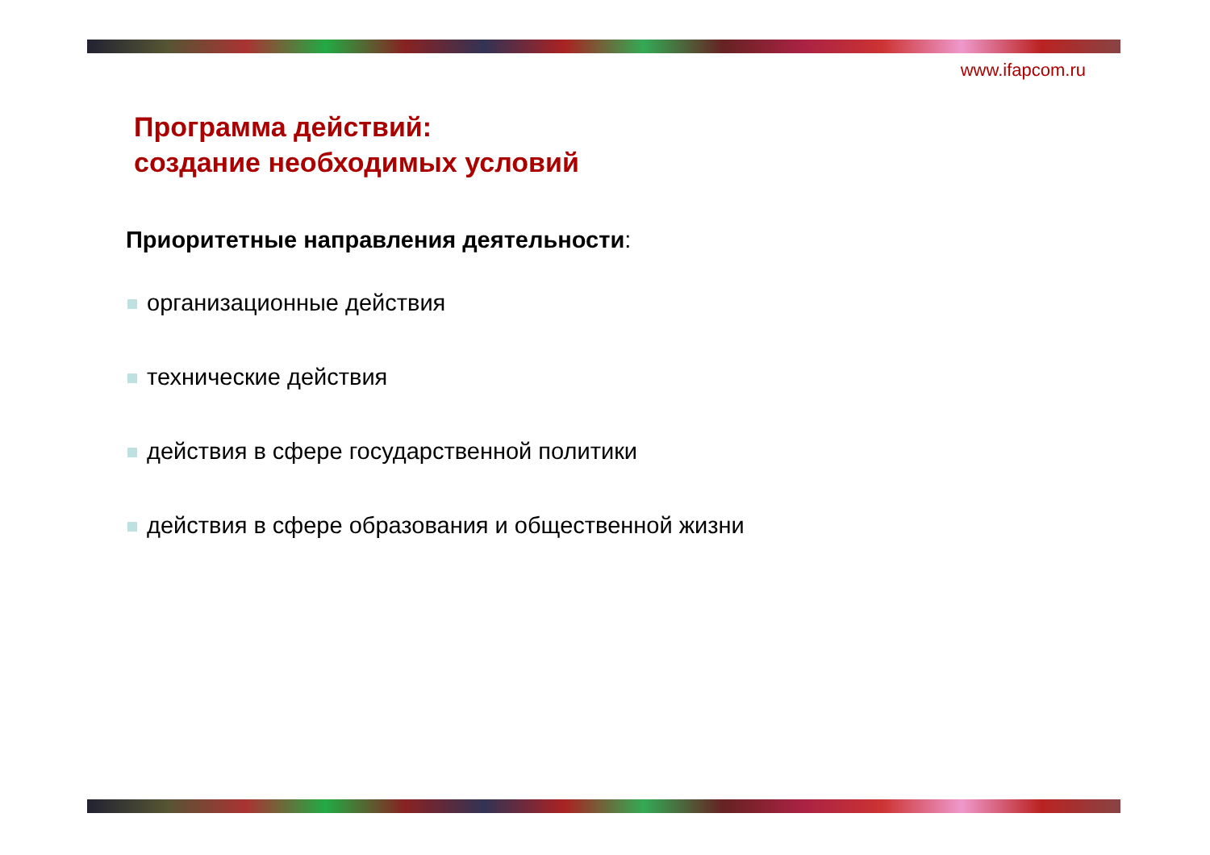www.ifapcom.ru
Программа действий:
создание необходимых условий
Приоритетные направления деятельности:
организационные действия
технические действия
действия в сфере государственной политики
действия в сфере образования и общественной жизни